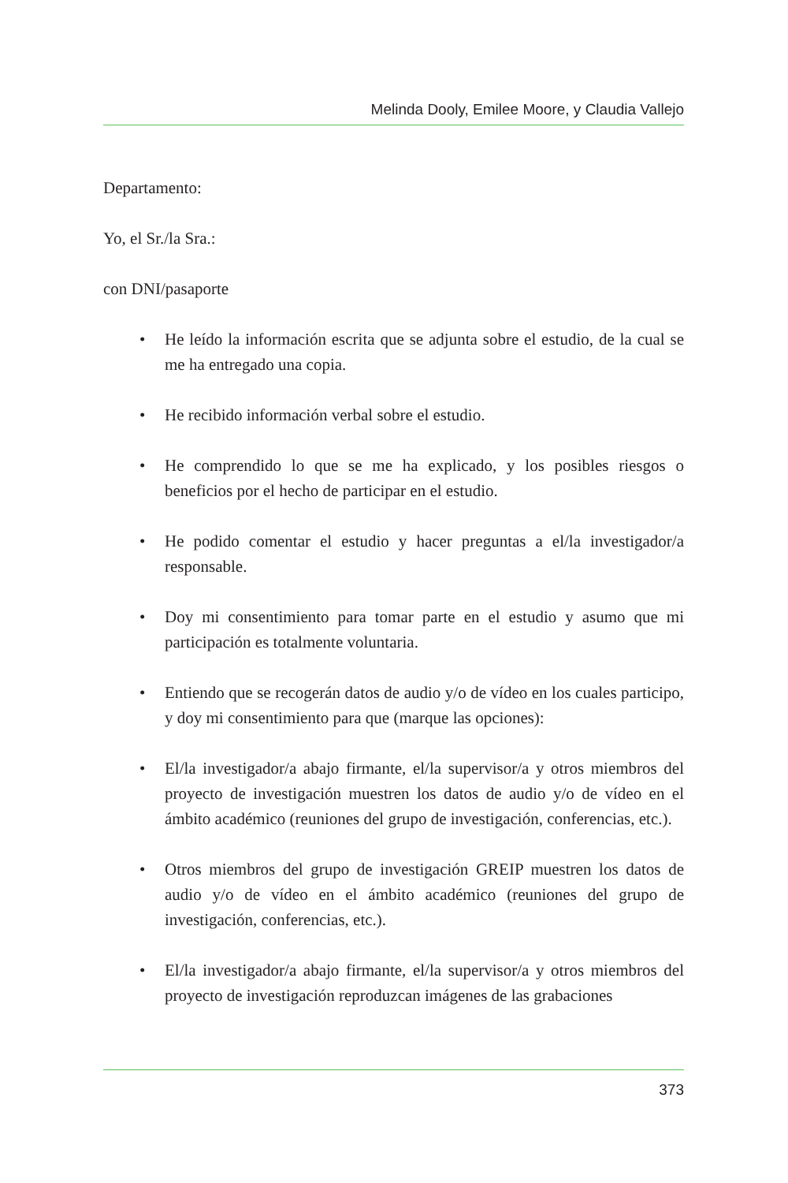Melinda Dooly, Emilee Moore, y Claudia Vallejo
Departamento:
Yo, el Sr./la Sra.:
con DNI/pasaporte
• He leído la información escrita que se adjunta sobre el estudio, de la cual se me ha entregado una copia.
• He recibido información verbal sobre el estudio.
• He comprendido lo que se me ha explicado, y los posibles riesgos o beneficios por el hecho de participar en el estudio.
• He podido comentar el estudio y hacer preguntas a el/la investigador/a responsable.
• Doy mi consentimiento para tomar parte en el estudio y asumo que mi participación es totalmente voluntaria.
• Entiendo que se recogerán datos de audio y/o de vídeo en los cuales participo, y doy mi consentimiento para que (marque las opciones):
• El/la investigador/a abajo firmante, el/la supervisor/a y otros miembros del proyecto de investigación muestren los datos de audio y/o de vídeo en el ámbito académico (reuniones del grupo de investigación, conferencias, etc.).
• Otros miembros del grupo de investigación GREIP muestren los datos de audio y/o de vídeo en el ámbito académico (reuniones del grupo de investigación, conferencias, etc.).
• El/la investigador/a abajo firmante, el/la supervisor/a y otros miembros del proyecto de investigación reproduzcan imágenes de las grabaciones
373